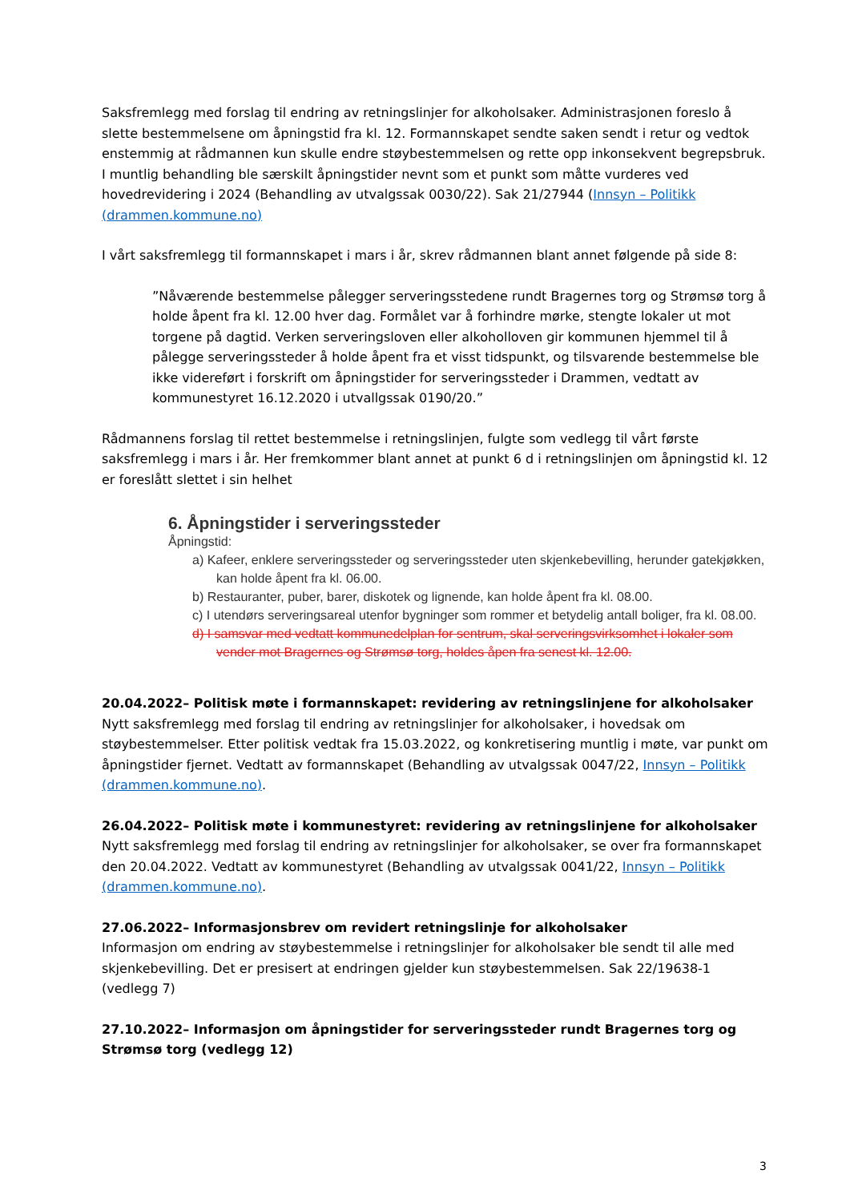Saksfremlegg med forslag til endring av retningslinjer for alkoholsaker. Administrasjonen foreslo å slette bestemmelsene om åpningstid fra kl. 12. Formannskapet sendte saken sendt i retur og vedtok enstemmig at rådmannen kun skulle endre støybestemmelsen og rette opp inkonsekvent begrepsbruk. I muntlig behandling ble særskilt åpningstider nevnt som et punkt som måtte vurderes ved hovedrevidering i 2024 (Behandling av utvalgssak 0030/22). Sak 21/27944 (Innsyn – Politikk (drammen.kommune.no)
I vårt saksfremlegg til formannskapet i mars i år, skrev rådmannen blant annet følgende på side 8:
”Nåværende bestemmelse pålegger serveringsstedene rundt Bragernes torg og Strømsø torg å holde åpent fra kl. 12.00 hver dag. Formålet var å forhindre mørke, stengte lokaler ut mot torgene på dagtid. Verken serveringsloven eller alkoholloven gir kommunen hjemmel til å pålegge serveringssteder å holde åpent fra et visst tidspunkt, og tilsvarende bestemmelse ble ikke videreført i forskrift om åpningstider for serveringssteder i Drammen, vedtatt av kommunestyret 16.12.2020 i utvallgssak 0190/20.”
Rådmannens forslag til rettet bestemmelse i retningslinjen, fulgte som vedlegg til vårt første saksfremlegg i mars i år. Her fremkommer blant annet at punkt 6 d i retningslinjen om åpningstid kl. 12 er foreslått slettet i sin helhet
6. Åpningstider i serveringssteder
Åpningstid:
a) Kafeer, enklere serveringssteder og serveringssteder uten skjenkebevilling, herunder gatekjøkken, kan holde åpent fra kl. 06.00.
b) Restauranter, puber, barer, diskotek og lignende, kan holde åpent fra kl. 08.00.
c) I utendørs serveringsareal utenfor bygninger som rommer et betydelig antall boliger, fra kl. 08.00.
d) I samsvar med vedtatt kommunedelplan for sentrum, skal serveringsvirksomhet i lokaler som vender mot Bragernes og Strømsø torg, holdes åpen fra senest kl. 12.00.
20.04.2022– Politisk møte i formannskapet: revidering av retningslinjene for alkoholsaker
Nytt saksfremlegg med forslag til endring av retningslinjer for alkoholsaker, i hovedsak om støybestemmelser. Etter politisk vedtak fra 15.03.2022, og konkretisering muntlig i møte, var punkt om åpningstider fjernet. Vedtatt av formannskapet (Behandling av utvalgssak 0047/22, Innsyn – Politikk (drammen.kommune.no).
26.04.2022– Politisk møte i kommunestyret: revidering av retningslinjene for alkoholsaker
Nytt saksfremlegg med forslag til endring av retningslinjer for alkoholsaker, se over fra formannskapet den 20.04.2022. Vedtatt av kommunestyret (Behandling av utvalgssak 0041/22, Innsyn – Politikk (drammen.kommune.no).
27.06.2022– Informasjonsbrev om revidert retningslinje for alkoholsaker
Informasjon om endring av støybestemmelse i retningslinjer for alkoholsaker ble sendt til alle med skjenkebevilling. Det er presisert at endringen gjelder kun støybestemmelsen. Sak 22/19638-1 (vedlegg 7)
27.10.2022– Informasjon om åpningstider for serveringssteder rundt Bragernes torg og Strømsø torg (vedlegg 12)
3